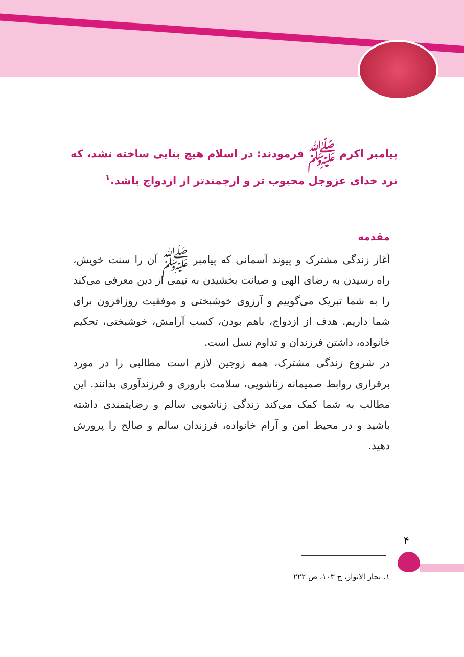پیامبر اکرم ﷺ فرمودند: در اسلام هیچ بنایی ساخته نشد، که نزد خدای عزوجل محبوب تر و ارجمندتر از ازدواج باشد.<sup>۱</sup>
مقدمه
آغاز زندگی مشترک و پیوند آسمانی که پیامبر ﷺ آن را سنت خویش، راه رسیدن به رضای الهی و صیانت بخشیدن به نیمی از دین معرفی می‌کند را به شما تبریک می‌گوییم و آرزوی خوشبختی و موفقیت روزافزون برای شما داریم. هدف از ازدواج، باهم بودن، کسب آرامش، خوشبختی، تحکیم خانواده، داشتن فرزندان و تداوم نسل است.
در شروع زندگی مشترک، همه زوجین لازم است مطالبی را در مورد برقراری روابط صمیمانه زناشویی، سلامت باروری و فرزندآوری بدانند. این مطالب به شما کمک می‌کند زندگی زناشویی سالم و رضایتمندی داشته باشید و در محیط امن و آرام خانواده، فرزندان سالم و صالح را پرورش دهید.
۴
۱. بحار الانوار، ج ۱۰۳، ص ۲۲۲